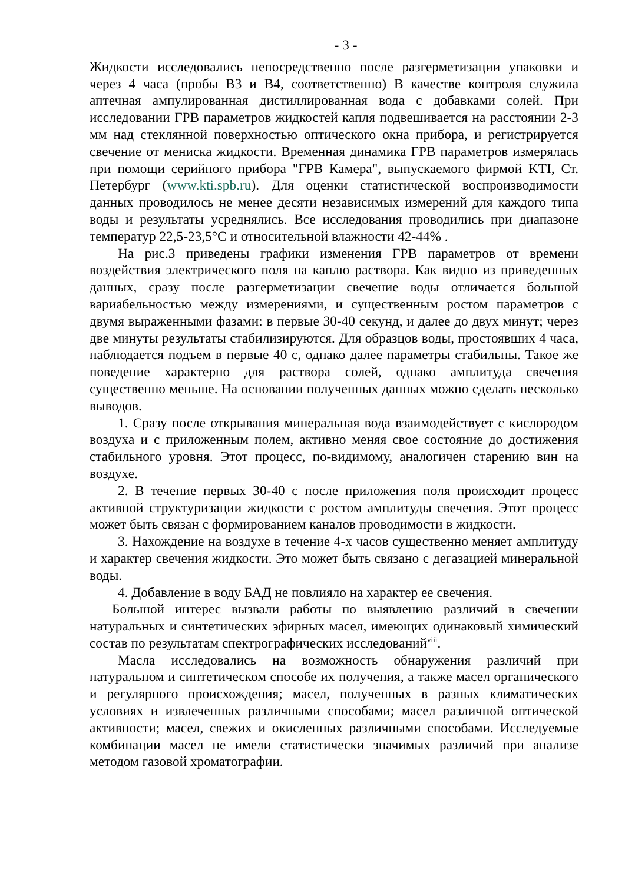- 3 -
Жидкости исследовались непосредственно после разгерметизации упаковки и через 4 часа (пробы В3 и В4, соответственно) В качестве контроля служила аптечная ампулированная дистиллированная вода с добавками солей. При исследовании ГРВ параметров жидкостей капля подвешивается на расстоянии 2-3 мм над стеклянной поверхностью оптического окна прибора, и регистрируется свечение от мениска жидкости. Временная динамика ГРВ параметров измерялась при помощи серийного прибора "ГРВ Камера", выпускаемого фирмой KTI, Ст. Петербург (www.kti.spb.ru). Для оценки статистической воспроизводимости данных проводилось не менее десяти независимых измерений для каждого типа воды и результаты усреднялись. Все исследования проводились при диапазоне температур 22,5-23,5°С и относительной влажности 42-44% .
На рис.3 приведены графики изменения ГРВ параметров от времени воздействия электрического поля на каплю раствора. Как видно из приведенных данных, сразу после разгерметизации свечение воды отличается большой вариабельностью между измерениями, и существенным ростом параметров с двумя выраженными фазами: в первые 30-40 секунд, и далее до двух минут; через две минуты результаты стабилизируются. Для образцов воды, простоявших 4 часа, наблюдается подъем в первые 40 с, однако далее параметры стабильны. Такое же поведение характерно для раствора солей, однако амплитуда свечения существенно меньше. На основании полученных данных можно сделать несколько выводов.
1. Сразу после открывания минеральная вода взаимодействует с кислородом воздуха и с приложенным полем, активно меняя свое состояние до достижения стабильного уровня. Этот процесс, по-видимому, аналогичен старению вин на воздухе.
2. В течение первых 30-40 с после приложения поля происходит процесс активной структуризации жидкости с ростом амплитуды свечения. Этот процесс может быть связан с формированием каналов проводимости в жидкости.
3. Нахождение на воздухе в течение 4-х часов существенно меняет амплитуду и характер свечения жидкости. Это может быть связано с дегазацией минеральной воды.
4. Добавление в воду БАД не повлияло на характер ее свечения.
Большой интерес вызвали работы по выявлению различий в свечении натуральных и синтетических эфирных масел, имеющих одинаковый химический состав по результатам спектрографических исследований<sup>viii</sup>.
Масла исследовались на возможность обнаружения различий при натуральном и синтетическом способе их получения, а также масел органического и регулярного происхождения; масел, полученных в разных климатических условиях и извлеченных различными способами; масел различной оптической активности; масел, свежих и окисленных различными способами. Исследуемые комбинации масел не имели статистически значимых различий при анализе методом газовой хроматографии.